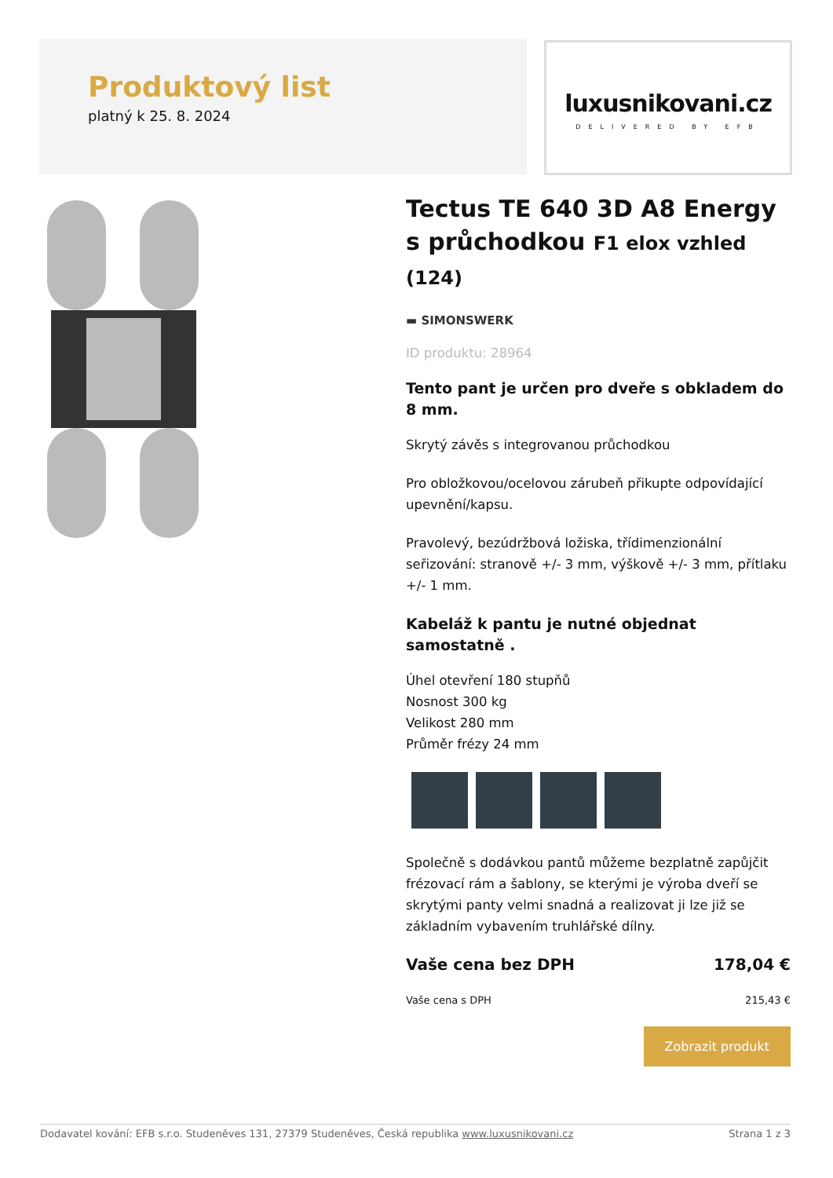Produktový list
platný k 25. 8. 2024
luxusnikovani.cz
DELIVERED BY EFB
Tectus TE 640 3D A8 Energy s průchodkou F1 elox vzhled (124)
▬ SIMONSWERK
ID produktu: 28964
Tento pant je určen pro dveře s obkladem do 8 mm.
Skrytý závěs s integrovanou průchodkou
Pro obložkovou/ocelovou zárubeň přikupte odpovídající upevnění/kapsu.
Pravolevý, bezúdržbová ložiska, třídimenzionální seřizování: stranově +/- 3 mm, výškově +/- 3 mm, přítlaku +/- 1 mm.
Kabeláž k pantu je nutné objednat samostatně .
Úhel otevření 180 stupňů
Nosnost 300 kg
Velikost 280 mm
Průměr frézy 24 mm
Společně s dodávkou pantů můžeme bezplatně zapůjčit frézovací rám a šablony, se kterými je výroba dveří se skrytými panty velmi snadná a realizovat ji lze již se základním vybavením truhlářské dílny.
Vaše cena bez DPH 178,04 €
Vaše cena s DPH 215,43 €
Zobrazit produkt
Dodavatel kování: EFB s.r.o. Studeněves 131, 27379 Studeněves, Česká republika www.luxusnikovani.cz Strana 1 z 3